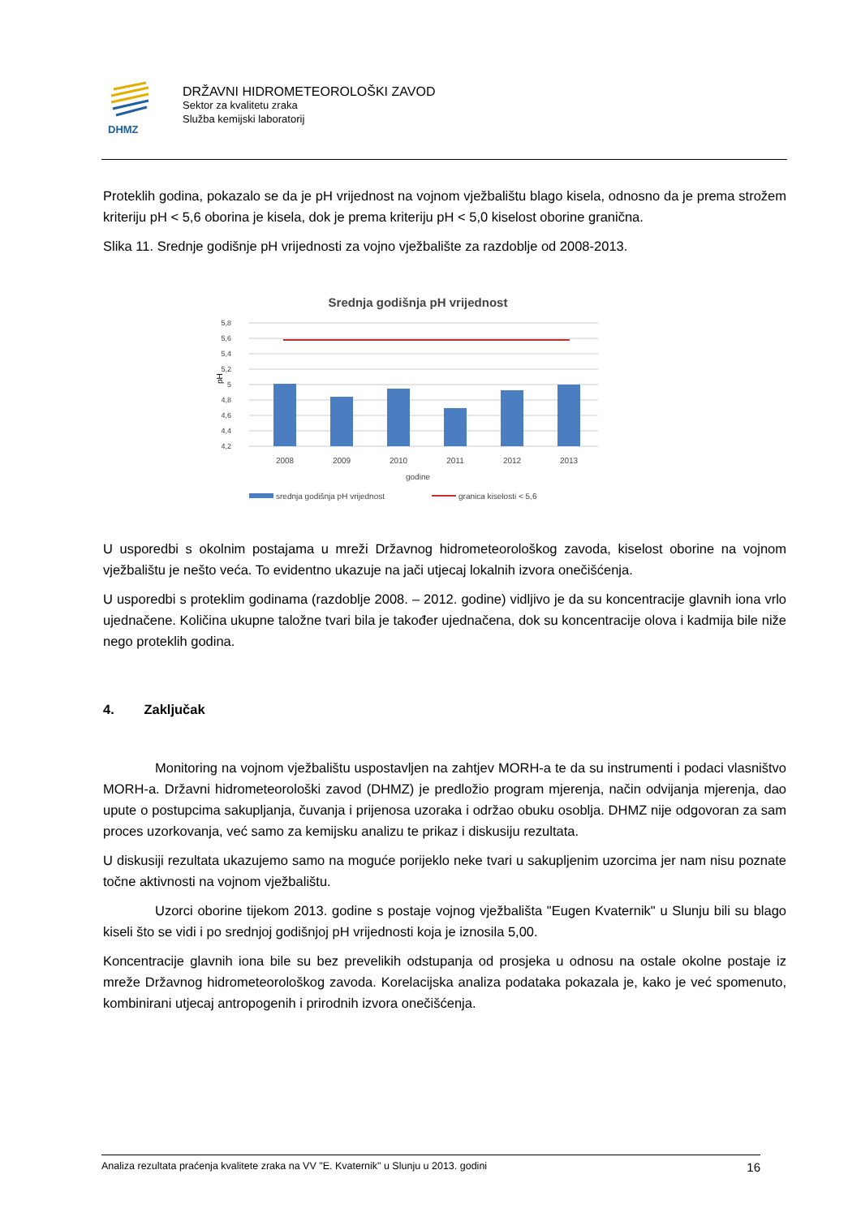DHMZ
DRŽAVNI HIDROMETEOROLOŠKI ZAVOD
Sektor za kvalitetu zraka
Služba kemijski laboratorij
Proteklih godina, pokazalo se da je pH vrijednost na vojnom vježbalištu blago kisela, odnosno da je prema strožem kriteriju pH < 5,6 oborina je kisela, dok je prema kriteriju pH < 5,0 kiselost oborine granična.
Slika 11. Srednje godišnje pH vrijednosti za vojno vježbalište za razdoblje od 2008-2013.
Srednja godišnja pH vrijednost
5,8
5,6
5,4
5,2
5
4,8
4,6
4,4
4,2
pH
2008
2009
2010
2011
2012
2013
godine
srednja godišnja pH vrijednost
granica kiselosti < 5,6
U usporedbi s okolnim postajama u mreži Državnog hidrometeorološkog zavoda, kiselost oborine na vojnom vježbalištu je nešto veća. To evidentno ukazuje na jači utjecaj lokalnih izvora onečišćenja.
U usporedbi s proteklim godinama (razdoblje 2008. – 2012. godine) vidljivo je da su koncentracije glavnih iona vrlo ujednačene. Količina ukupne taložne tvari bila je također ujednačena, dok su koncentracije olova i kadmija bile niže nego proteklih godina.
4. Zaključak
Monitoring na vojnom vježbalištu uspostavljen na zahtjev MORH-a te da su instrumenti i podaci vlasništvo MORH-a. Državni hidrometeorološki zavod (DHMZ) je predložio program mjerenja, način odvijanja mjerenja, dao upute o postupcima sakupljanja, čuvanja i prijenosa uzoraka i održao obuku osoblja. DHMZ nije odgovoran za sam proces uzorkovanja, već samo za kemijsku analizu te prikaz i diskusiju rezultata.
U diskusiji rezultata ukazujemo samo na moguće porijeklo neke tvari u sakupljenim uzorcima jer nam nisu poznate točne aktivnosti na vojnom vježbalištu.
Uzorci oborine tijekom 2013. godine s postaje vojnog vježbališta "Eugen Kvaternik" u Slunju bili su blago kiseli što se vidi i po srednjoj godišnjoj pH vrijednosti koja je iznosila 5,00.
Koncentracije glavnih iona bile su bez prevelikih odstupanja od prosjeka u odnosu na ostale okolne postaje iz mreže Državnog hidrometeorološkog zavoda. Korelacijska analiza podataka pokazala je, kako je već spomenuto, kombinirani utjecaj antropogenih i prirodnih izvora onečišćenja.
Analiza rezultata praćenja kvalitete zraka na VV "E. Kvaternik" u Slunju u 2013. godini 16